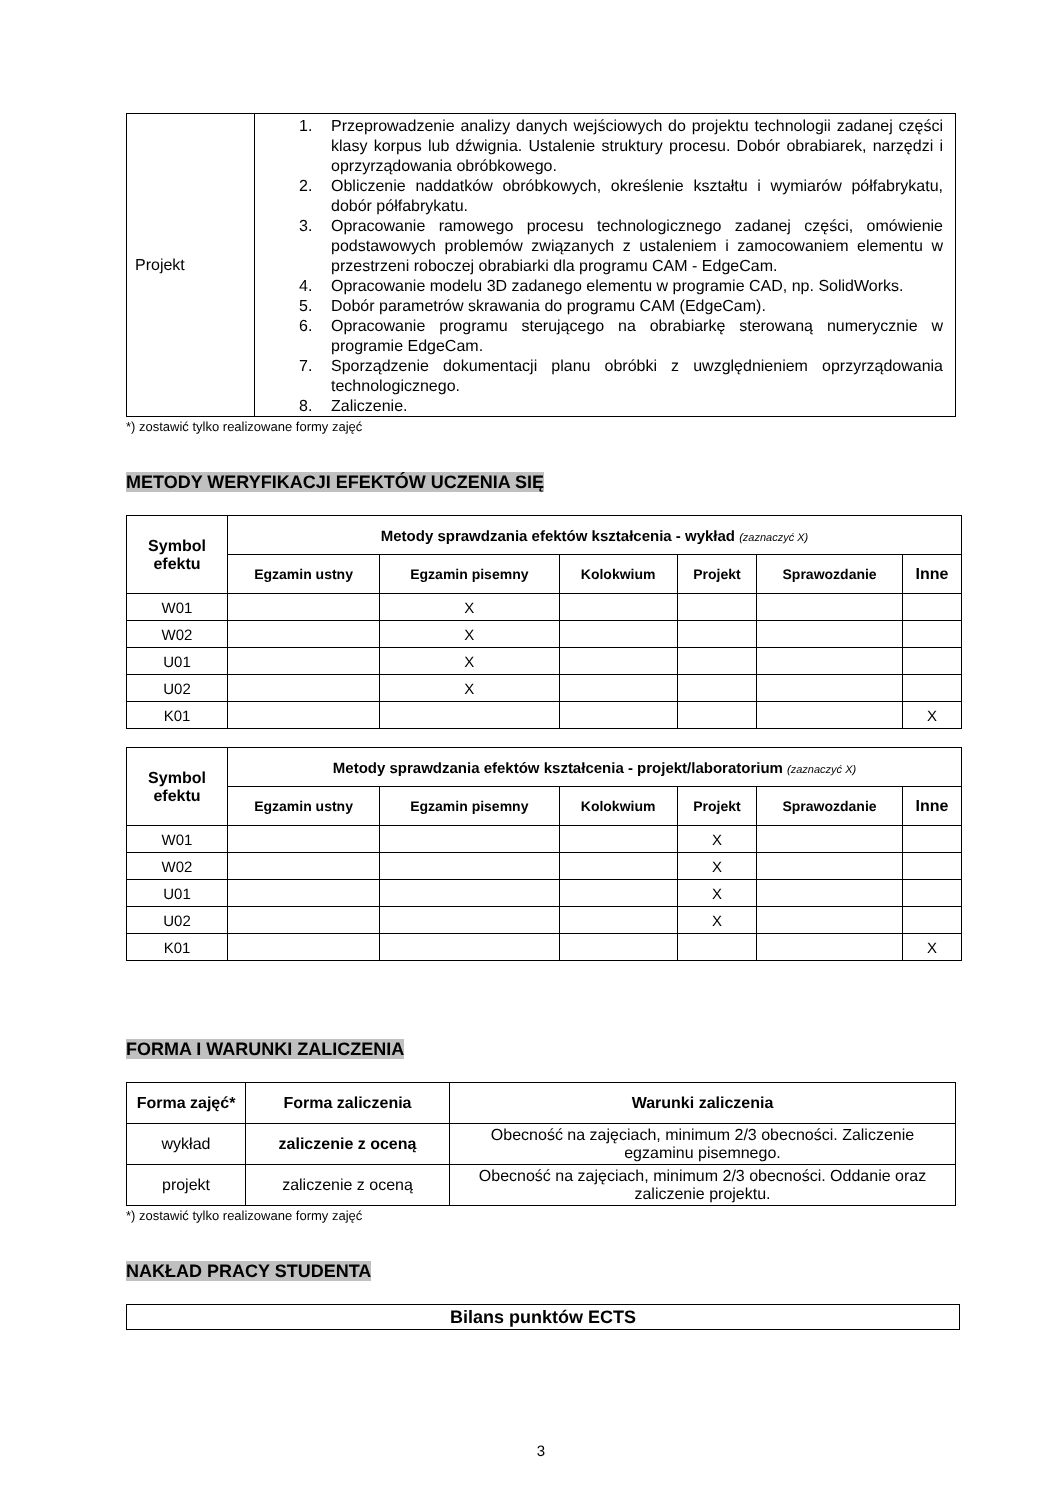| Projekt | 1. Przeprowadzenie analizy danych wejściowych do projektu technologii zadanej części klasy korpus lub dźwignia. Ustalenie struktury procesu. Dobór obrabiarek, narzędzi i oprzyrządowania obróbkowego. 2. Obliczenie naddatków obróbkowych, określenie kształtu i wymiarów półfabrykatu, dobór półfabrykatu. 3. Opracowanie ramowego procesu technologicznego zadanej części, omówienie podstawowych problemów związanych z ustaleniem i zamocowaniem elementu w przestrzeni roboczej obrabiarki dla programu CAM - EdgeCam. 4. Opracowanie modelu 3D zadanego elementu w programie CAD, np. SolidWorks. 5. Dobór parametrów skrawania do programu CAM (EdgeCam). 6. Opracowanie programu sterującego na obrabiarkę sterowaną numerycznie w programie EdgeCam. 7. Sporządzenie dokumentacji planu obróbki z uwzględnieniem oprzyrządowania technologicznego. 8. Zaliczenie. |
*) zostawić tylko realizowane formy zajęć
METODY WERYFIKACJI EFEKTÓW UCZENIA SIĘ
| Symbol efektu | Metody sprawdzania efektów kształcenia - wykład (zaznaczyć X) | | | | | |
| --- | --- | --- | --- | --- | --- | --- |
| | Egzamin ustny | Egzamin pisemny | Kolokwium | Projekt | Sprawozdanie | Inne |
| W01 | | X | | | | |
| W02 | | X | | | | |
| U01 | | X | | | | |
| U02 | | X | | | | |
| K01 | | | | | | X |
| Symbol efektu | Metody sprawdzania efektów kształcenia - projekt/laboratorium (zaznaczyć X) | | | | | |
| --- | --- | --- | --- | --- | --- | --- |
| | Egzamin ustny | Egzamin pisemny | Kolokwium | Projekt | Sprawozdanie | Inne |
| W01 | | | | X | | |
| W02 | | | | X | | |
| U01 | | | | X | | |
| U02 | | | | X | | |
| K01 | | | | | | X |
FORMA I WARUNKI ZALICZENIA
| Forma zajęć* | Forma zaliczenia | Warunki zaliczenia |
| --- | --- | --- |
| wykład | zaliczenie z oceną | Obecność na zajęciach, minimum 2/3 obecności. Zaliczenie egzaminu pisemnego. |
| projekt | zaliczenie z oceną | Obecność na zajęciach, minimum 2/3 obecności. Oddanie oraz zaliczenie projektu. |
*) zostawić tylko realizowane formy zajęć
NAKŁAD PRACY STUDENTA
| Bilans punktów ECTS |
| --- |
3